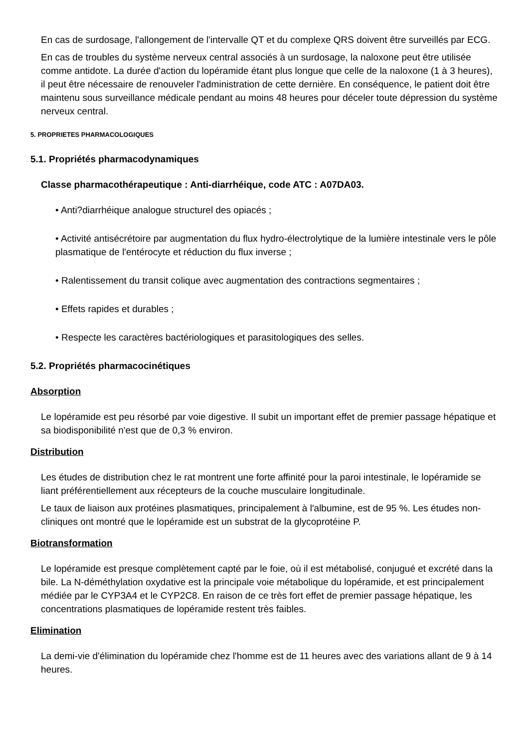En cas de surdosage, l'allongement de l'intervalle QT et du complexe QRS doivent être surveillés par ECG.
En cas de troubles du système nerveux central associés à un surdosage, la naloxone peut être utilisée comme antidote. La durée d'action du lopéramide étant plus longue que celle de la naloxone (1 à 3 heures), il peut être nécessaire de renouveler l'administration de cette dernière. En conséquence, le patient doit être maintenu sous surveillance médicale pendant au moins 48 heures pour déceler toute dépression du système nerveux central.
5. PROPRIETES PHARMACOLOGIQUES
5.1. Propriétés pharmacodynamiques
Classe pharmacothérapeutique : Anti-diarrhéique, code ATC : A07DA03.
• Anti?diarrhéique analogue structurel des opiacés ;
• Activité antisécrétoire par augmentation du flux hydro-électrolytique de la lumière intestinale vers le pôle plasmatique de l'entérocyte et réduction du flux inverse ;
• Ralentissement du transit colique avec augmentation des contractions segmentaires ;
• Effets rapides et durables ;
• Respecte les caractères bactériologiques et parasitologiques des selles.
5.2. Propriétés pharmacocinétiques
Absorption
Le lopéramide est peu résorbé par voie digestive. Il subit un important effet de premier passage hépatique et sa biodisponibilité n'est que de 0,3 % environ.
Distribution
Les études de distribution chez le rat montrent une forte affinité pour la paroi intestinale, le lopéramide se liant préférentiellement aux récepteurs de la couche musculaire longitudinale.
Le taux de liaison aux protéines plasmatiques, principalement à l'albumine, est de 95 %. Les études non-cliniques ont montré que le lopéramide est un substrat de la glycoprotéine P.
Biotransformation
Le lopéramide est presque complètement capté par le foie, où il est métabolisé, conjugué et excrété dans la bile. La N-déméthylation oxydative est la principale voie métabolique du lopéramide, et est principalement médiée par le CYP3A4 et le CYP2C8. En raison de ce très fort effet de premier passage hépatique, les concentrations plasmatiques de lopéramide restent très faibles.
Elimination
La demi-vie d'élimination du lopéramide chez l'homme est de 11 heures avec des variations allant de 9 à 14 heures.